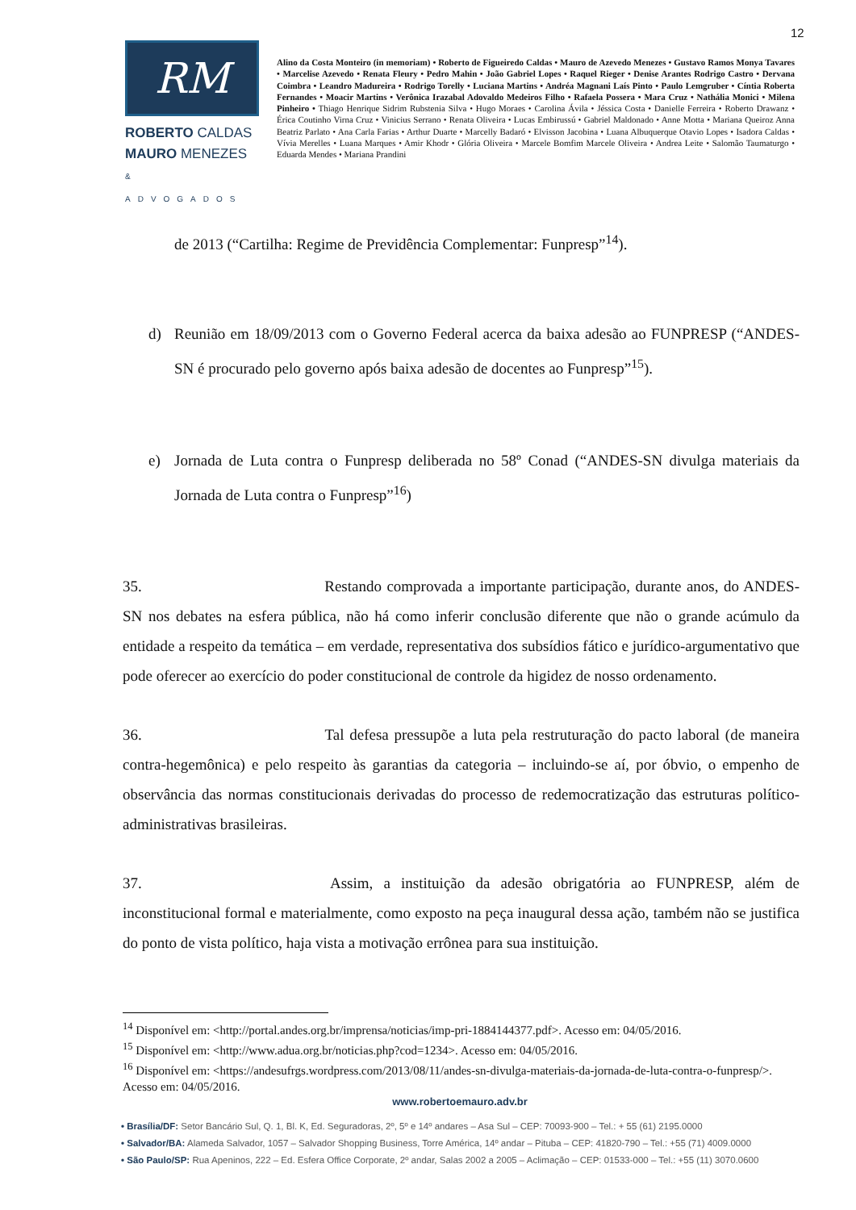12
RM
ROBERTO CALDAS
MAURO MENEZES
& ADVOGADOS
Alino da Costa Monteiro (in memoriam) • Roberto de Figueiredo Caldas • Mauro de Azevedo Menezes • Gustavo Ramos Monya Tavares • Marcelise Azevedo • Renata Fleury • Pedro Mahin • João Gabriel Lopes • Raquel Rieger • Denise Arantes Rodrigo Castro • Dervana Coimbra • Leandro Madureira • Rodrigo Torelly • Luciana Martins • Andréa Magnani Laís Pinto • Paulo Lemgruber • Cíntia Roberta Fernandes • Moacir Martins • Verônica Irazabal Adovaldo Medeiros Filho • Rafaela Possera • Mara Cruz • Nathália Monici • Milena Pinheiro • Thiago Henrique Sidrim Rubstenia Silva • Hugo Moraes • Carolina Ávila • Jéssica Costa • Danielle Ferreira • Roberto Drawanz • Érica Coutinho Virna Cruz • Vinicius Serrano • Renata Oliveira • Lucas Embirussú • Gabriel Maldonado • Anne Motta • Mariana Queiroz Anna Beatriz Parlato • Ana Carla Farias • Arthur Duarte • Marcelly Badaró • Elvisson Jacobina • Luana Albuquerque Otavio Lopes • Isadora Caldas • Vívia Merelles • Luana Marques • Amir Khodr • Glória Oliveira • Marcele Bomfim Marcele Oliveira • Andrea Leite • Salomão Taumaturgo • Eduarda Mendes • Mariana Prandini
de 2013 (“Cartilha: Regime de Previdência Complementar: Funpresp”<sup>14</sup>).
d) Reunião em 18/09/2013 com o Governo Federal acerca da baixa adesão ao FUNPRESP (“ANDES-SN é procurado pelo governo após baixa adesão de docentes ao Funpresp”<sup>15</sup>).
e) Jornada de Luta contra o Funpresp deliberada no 58º Conad (“ANDES-SN divulga materiais da Jornada de Luta contra o Funpresp”<sup>16</sup>)
35. Restando comprovada a importante participação, durante anos, do ANDES-SN nos debates na esfera pública, não há como inferir conclusão diferente que não o grande acúmulo da entidade a respeito da temática – em verdade, representativa dos subsídios fático e jurídico-argumentativo que pode oferecer ao exercício do poder constitucional de controle da higidez de nosso ordenamento.
36. Tal defesa pressupõe a luta pela restruturação do pacto laboral (de maneira contra-hegemônica) e pelo respeito às garantias da categoria – incluindo-se aí, por óbvio, o empenho de observância das normas constitucionais derivadas do processo de redemocratização das estruturas político-administrativas brasileiras.
37. Assim, a instituição da adesão obrigatória ao FUNPRESP, além de inconstitucional formal e materialmente, como exposto na peça inaugural dessa ação, também não se justifica do ponto de vista político, haja vista a motivação errônea para sua instituição.
<sup>14</sup> Disponível em: <http://portal.andes.org.br/imprensa/noticias/imp-pri-1884144377.pdf>. Acesso em: 04/05/2016.
<sup>15</sup> Disponível em: <http://www.adua.org.br/noticias.php?cod=1234>. Acesso em: 04/05/2016.
<sup>16</sup> Disponível em: <https://andesufrgs.wordpress.com/2013/08/11/andes-sn-divulga-materiais-da-jornada-de-luta-contra-o-funpresp/>. Acesso em: 04/05/2016.
www.robertoemauro.adv.br
• Brasília/DF: Setor Bancário Sul, Q. 1, Bl. K, Ed. Seguradoras, 2º, 5º e 14º andares – Asa Sul – CEP: 70093-900 – Tel.: + 55 (61) 2195.0000
• Salvador/BA: Alameda Salvador, 1057 – Salvador Shopping Business, Torre América, 14º andar – Pituba – CEP: 41820-790 – Tel.: +55 (71) 4009.0000
• São Paulo/SP: Rua Apeninos, 222 – Ed. Esfera Office Corporate, 2º andar, Salas 2002 a 2005 – Aclimação – CEP: 01533-000 – Tel.: +55 (11) 3070.0600